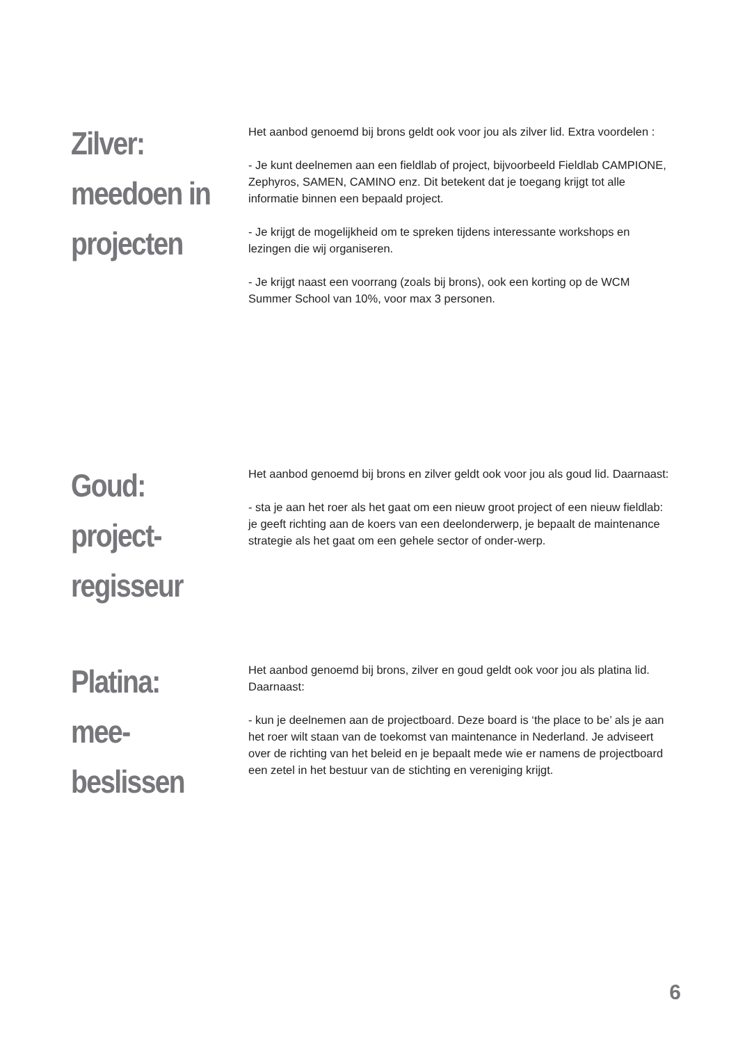Zilver:
meedoen in
projecten
Het aanbod genoemd bij brons geldt ook voor jou als zilver lid. Extra voordelen :
- Je kunt deelnemen aan een fieldlab of project, bijvoorbeeld Fieldlab CAMPIONE, Zephyros, SAMEN, CAMINO enz. Dit betekent dat je toegang krijgt tot alle informatie binnen een bepaald project.
- Je krijgt de mogelijkheid om te spreken tijdens interessante workshops en lezingen die wij organiseren.
- Je krijgt naast een voorrang (zoals bij brons), ook een korting op de WCM Summer School van 10%, voor max 3 personen.
Goud:
project-
regisseur
Het aanbod genoemd bij brons en zilver geldt ook voor jou als goud lid. Daarnaast:
- sta je aan het roer als het gaat om een nieuw groot project of een nieuw fieldlab: je geeft richting aan de koers van een deelonderwerp, je bepaalt de maintenance strategie als het gaat om een gehele sector of onder-werp.
Platina:
mee-
beslissen
Het aanbod genoemd bij brons, zilver en goud geldt ook voor jou als platina lid. Daarnaast:
- kun je deelnemen aan de projectboard. Deze board is ‘the place to be’ als je aan het roer wilt staan van de toekomst van maintenance in Nederland. Je adviseert over de richting van het beleid en je bepaalt mede wie er namens de projectboard een zetel in het bestuur van de stichting en vereniging krijgt.
6